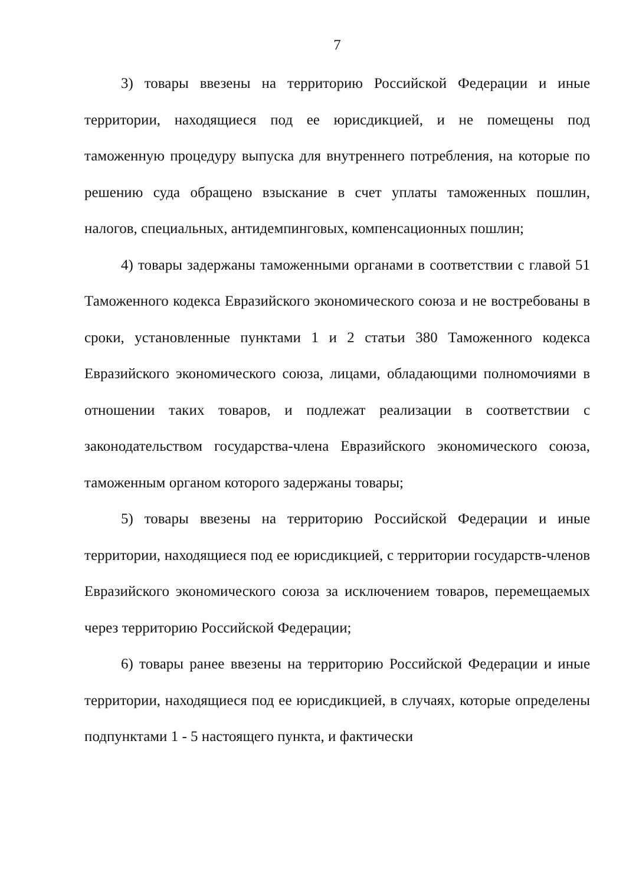7
3) товары ввезены на территорию Российской Федерации и иные территории, находящиеся под ее юрисдикцией, и не помещены под таможенную процедуру выпуска для внутреннего потребления, на которые по решению суда обращено взыскание в счет уплаты таможенных пошлин, налогов, специальных, антидемпинговых, компенсационных пошлин;
4) товары задержаны таможенными органами в соответствии с главой 51 Таможенного кодекса Евразийского экономического союза и не востребованы в сроки, установленные пунктами 1 и 2 статьи 380 Таможенного кодекса Евразийского экономического союза, лицами, обладающими полномочиями в отношении таких товаров, и подлежат реализации в соответствии с законодательством государства-члена Евразийского экономического союза, таможенным органом которого задержаны товары;
5) товары ввезены на территорию Российской Федерации и иные территории, находящиеся под ее юрисдикцией, с территории государств-членов Евразийского экономического союза за исключением товаров, перемещаемых через территорию Российской Федерации;
6) товары ранее ввезены на территорию Российской Федерации и иные территории, находящиеся под ее юрисдикцией, в случаях, которые определены подпунктами 1 - 5 настоящего пункта, и фактически